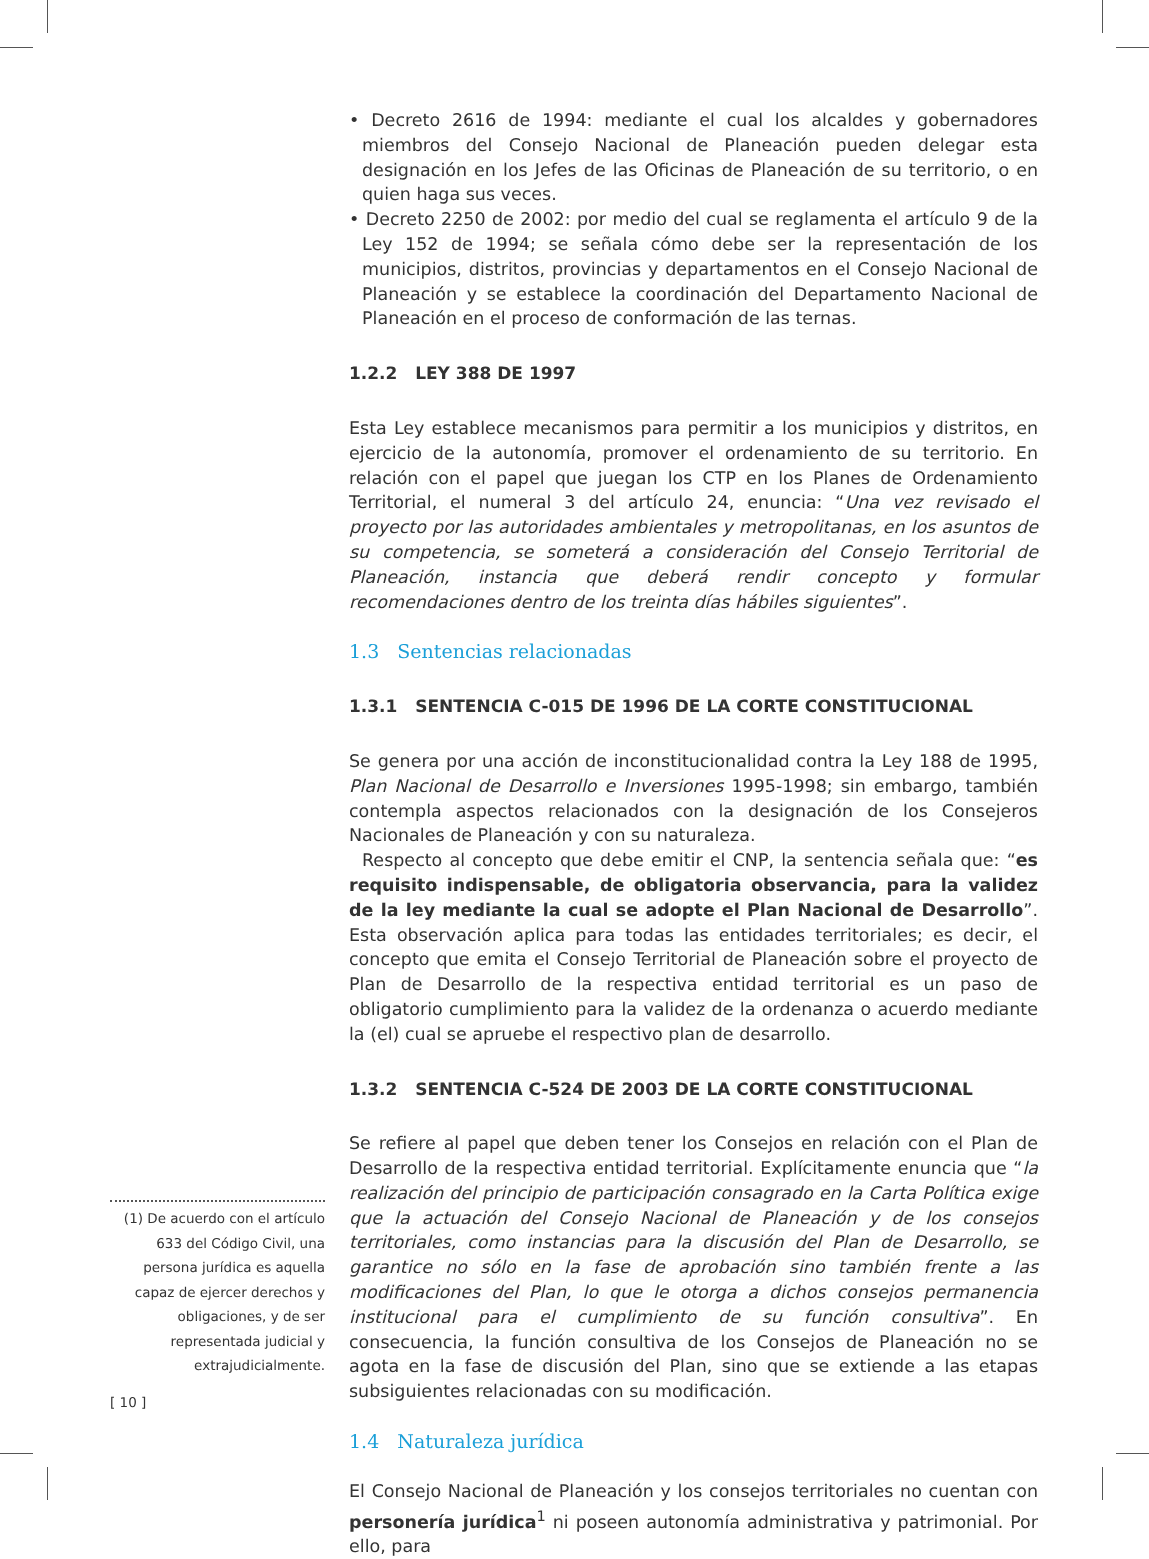• Decreto 2616 de 1994: mediante el cual los alcaldes y gobernadores miembros del Consejo Nacional de Planeación pueden delegar esta designación en los Jefes de las Oficinas de Planeación de su territorio, o en quien haga sus veces.
• Decreto 2250 de 2002: por medio del cual se reglamenta el artículo 9 de la Ley 152 de 1994; se señala cómo debe ser la representación de los municipios, distritos, provincias y departamentos en el Consejo Nacional de Planeación y se establece la coordinación del Departamento Nacional de Planeación en el proceso de conformación de las ternas.
1.2.2 LEY 388 DE 1997
Esta Ley establece mecanismos para permitir a los municipios y distritos, en ejercicio de la autonomía, promover el ordenamiento de su territorio. En relación con el papel que juegan los CTP en los Planes de Ordenamiento Territorial, el numeral 3 del artículo 24, enuncia: “Una vez revisado el proyecto por las autoridades ambientales y metropolitanas, en los asuntos de su competencia, se someterá a consideración del Consejo Territorial de Planeación, instancia que deberá rendir concepto y formular recomendaciones dentro de los treinta días hábiles siguientes”.
1.3 Sentencias relacionadas
1.3.1 SENTENCIA C-015 DE 1996 DE LA CORTE CONSTITUCIONAL
Se genera por una acción de inconstitucionalidad contra la Ley 188 de 1995, Plan Nacional de Desarrollo e Inversiones 1995-1998; sin embargo, también contempla aspectos relacionados con la designación de los Consejeros Nacionales de Planeación y con su naturaleza.
Respecto al concepto que debe emitir el CNP, la sentencia señala que: “es requisito indispensable, de obligatoria observancia, para la validez de la ley mediante la cual se adopte el Plan Nacional de Desarrollo”. Esta observación aplica para todas las entidades territoriales; es decir, el concepto que emita el Consejo Territorial de Planeación sobre el proyecto de Plan de Desarrollo de la respectiva entidad territorial es un paso de obligatorio cumplimiento para la validez de la ordenanza o acuerdo mediante la (el) cual se apruebe el respectivo plan de desarrollo.
1.3.2 SENTENCIA C-524 DE 2003 DE LA CORTE CONSTITUCIONAL
Se refiere al papel que deben tener los Consejos en relación con el Plan de Desarrollo de la respectiva entidad territorial. Explícitamente enuncia que “la realización del principio de participación consagrado en la Carta Política exige que la actuación del Consejo Nacional de Planeación y de los consejos territoriales, como instancias para la discusión del Plan de Desarrollo, se garantice no sólo en la fase de aprobación sino también frente a las modificaciones del Plan, lo que le otorga a dichos consejos permanencia institucional para el cumplimiento de su función consultiva”. En consecuencia, la función consultiva de los Consejos de Planeación no se agota en la fase de discusión del Plan, sino que se extiende a las etapas subsiguientes relacionadas con su modificación.
1.4 Naturaleza jurídica
El Consejo Nacional de Planeación y los consejos territoriales no cuentan con personería jurídica<sup>1</sup> ni poseen autonomía administrativa y patrimonial. Por ello, para
(1) De acuerdo con el artículo 633 del Código Civil, una persona jurídica es aquella capaz de ejercer derechos y obligaciones, y de ser representada judicial y extrajudicialmente.
[ 10 ]